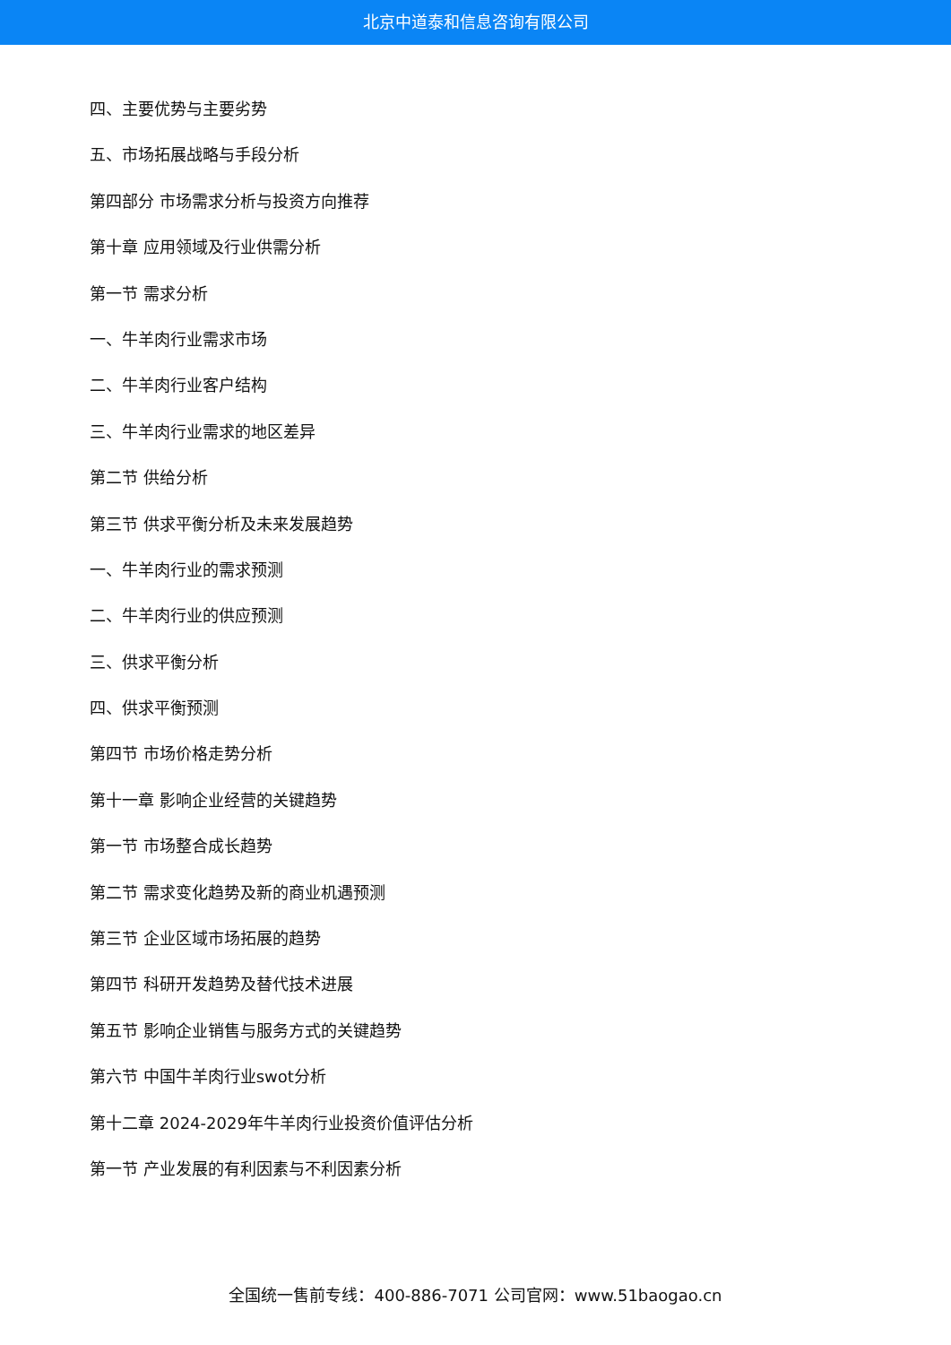北京中道泰和信息咨询有限公司
四、主要优势与主要劣势
五、市场拓展战略与手段分析
第四部分 市场需求分析与投资方向推荐
第十章 应用领域及行业供需分析
第一节 需求分析
一、牛羊肉行业需求市场
二、牛羊肉行业客户结构
三、牛羊肉行业需求的地区差异
第二节 供给分析
第三节 供求平衡分析及未来发展趋势
一、牛羊肉行业的需求预测
二、牛羊肉行业的供应预测
三、供求平衡分析
四、供求平衡预测
第四节 市场价格走势分析
第十一章 影响企业经营的关键趋势
第一节 市场整合成长趋势
第二节 需求变化趋势及新的商业机遇预测
第三节 企业区域市场拓展的趋势
第四节 科研开发趋势及替代技术进展
第五节 影响企业销售与服务方式的关键趋势
第六节 中国牛羊肉行业swot分析
第十二章 2024-2029年牛羊肉行业投资价值评估分析
第一节 产业发展的有利因素与不利因素分析
全国统一售前专线：400-886-7071 公司官网：www.51baogao.cn